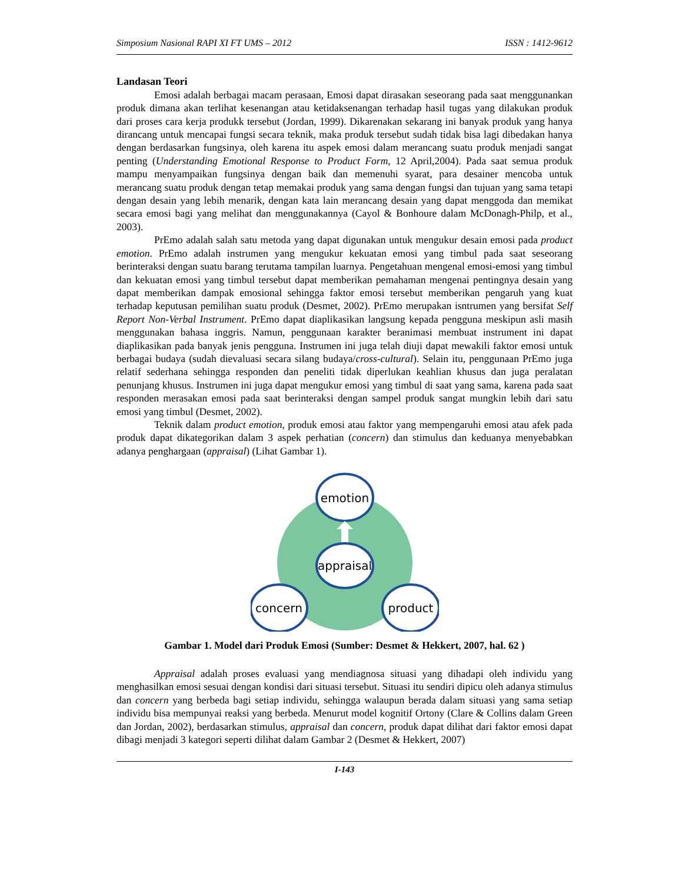Simposium Nasional RAPI XI FT UMS – 2012 ISSN : 1412-9612
Landasan Teori
Emosi adalah berbagai macam perasaan, Emosi dapat dirasakan seseorang pada saat menggunankan produk dimana akan terlihat kesenangan atau ketidaksenangan terhadap hasil tugas yang dilakukan produk dari proses cara kerja produkk tersebut (Jordan, 1999). Dikarenakan sekarang ini banyak produk yang hanya dirancang untuk mencapai fungsi secara teknik, maka produk tersebut sudah tidak bisa lagi dibedakan hanya dengan berdasarkan fungsinya, oleh karena itu aspek emosi dalam merancang suatu produk menjadi sangat penting (Understanding Emotional Response to Product Form, 12 April,2004). Pada saat semua produk mampu menyampaikan fungsinya dengan baik dan memenuhi syarat, para desainer mencoba untuk merancang suatu produk dengan tetap memakai produk yang sama dengan fungsi dan tujuan yang sama tetapi dengan desain yang lebih menarik, dengan kata lain merancang desain yang dapat menggoda dan memikat secara emosi bagi yang melihat dan menggunakannya (Cayol & Bonhoure dalam McDonagh-Philp, et al., 2003).
PrEmo adalah salah satu metoda yang dapat digunakan untuk mengukur desain emosi pada product emotion. PrEmo adalah instrumen yang mengukur kekuatan emosi yang timbul pada saat seseorang berinteraksi dengan suatu barang terutama tampilan luarnya. Pengetahuan mengenal emosi-emosi yang timbul dan kekuatan emosi yang timbul tersebut dapat memberikan pemahaman mengenai pentingnya desain yang dapat memberikan dampak emosional sehingga faktor emosi tersebut memberikan pengaruh yang kuat terhadap keputusan pemilihan suatu produk (Desmet, 2002). PrEmo merupakan isntrumen yang bersifat Self Report Non-Verbal Instrument. PrEmo dapat diaplikasikan langsung kepada pengguna meskipun asli masih menggunakan bahasa inggris. Namun, penggunaan karakter beranimasi membuat instrument ini dapat diaplikasikan pada banyak jenis pengguna. Instrumen ini juga telah diuji dapat mewakili faktor emosi untuk berbagai budaya (sudah dievaluasi secara silang budaya/cross-cultural). Selain itu, penggunaan PrEmo juga relatif sederhana sehingga responden dan peneliti tidak diperlukan keahlian khusus dan juga peralatan penunjang khusus. Instrumen ini juga dapat mengukur emosi yang timbul di saat yang sama, karena pada saat responden merasakan emosi pada saat berinteraksi dengan sampel produk sangat mungkin lebih dari satu emosi yang timbul (Desmet, 2002).
Teknik dalam product emotion, produk emosi atau faktor yang mempengaruhi emosi atau afek pada produk dapat dikategorikan dalam 3 aspek perhatian (concern) dan stimulus dan keduanya menyebabkan adanya penghargaan (appraisal) (Lihat Gambar 1).
emotion
appraisal
concern
product
Gambar 1. Model dari Produk Emosi (Sumber: Desmet & Hekkert, 2007, hal. 62 )
Appraisal adalah proses evaluasi yang mendiagnosa situasi yang dihadapi oleh individu yang menghasilkan emosi sesuai dengan kondisi dari situasi tersebut. Situasi itu sendiri dipicu oleh adanya stimulus dan concern yang berbeda bagi setiap individu, sehingga walaupun berada dalam situasi yang sama setiap individu bisa mempunyai reaksi yang berbeda. Menurut model kognitif Ortony (Clare & Collins dalam Green dan Jordan, 2002), berdasarkan stimulus, appraisal dan concern, produk dapat dilihat dari faktor emosi dapat dibagi menjadi 3 kategori seperti dilihat dalam Gambar 2 (Desmet & Hekkert, 2007)
I-143